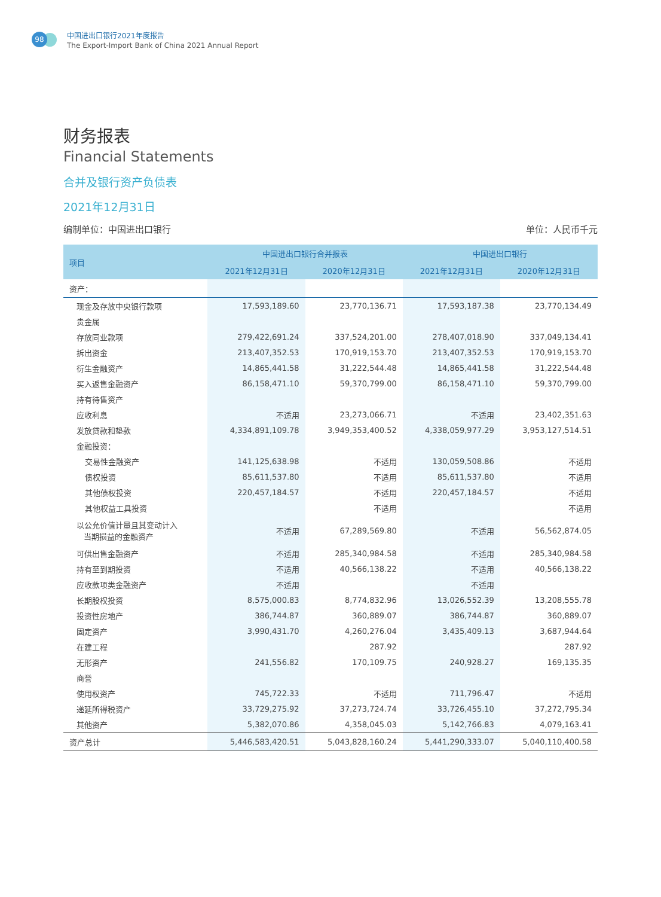98
中国进出口银行2021年度报告
The Export-Import Bank of China 2021 Annual Report
财务报表
Financial Statements
合并及银行资产负债表
2021年12月31日
编制单位：中国进出口银行 单位：人民币千元
| 项目 | 中国进出口银行合并报表 | | 中国进出口银行 | |
| --- | --- | --- | --- | --- |
| | 2021年12月31日 | 2020年12月31日 | 2021年12月31日 | 2020年12月31日 |
| 资产： | | | | |
| 现金及存放中央银行款项 | 17,593,189.60 | 23,770,136.71 | 17,593,187.38 | 23,770,134.49 |
| 贵金属 | | | | |
| 存放同业款项 | 279,422,691.24 | 337,524,201.00 | 278,407,018.90 | 337,049,134.41 |
| 拆出资金 | 213,407,352.53 | 170,919,153.70 | 213,407,352.53 | 170,919,153.70 |
| 衍生金融资产 | 14,865,441.58 | 31,222,544.48 | 14,865,441.58 | 31,222,544.48 |
| 买入返售金融资产 | 86,158,471.10 | 59,370,799.00 | 86,158,471.10 | 59,370,799.00 |
| 持有待售资产 | | | | |
| 应收利息 | 不适用 | 23,273,066.71 | 不适用 | 23,402,351.63 |
| 发放贷款和垫款 | 4,334,891,109.78 | 3,949,353,400.52 | 4,338,059,977.29 | 3,953,127,514.51 |
| 金融投资： | | | | |
| 交易性金融资产 | 141,125,638.98 | 不适用 | 130,059,508.86 | 不适用 |
| 债权投资 | 85,611,537.80 | 不适用 | 85,611,537.80 | 不适用 |
| 其他债权投资 | 220,457,184.57 | 不适用 | 220,457,184.57 | 不适用 |
| 其他权益工具投资 | | 不适用 | | 不适用 |
| 以公允价值计量且其变动计入 当期损益的金融资产 | 不适用 | 67,289,569.80 | 不适用 | 56,562,874.05 |
| 可供出售金融资产 | 不适用 | 285,340,984.58 | 不适用 | 285,340,984.58 |
| 持有至到期投资 | 不适用 | 40,566,138.22 | 不适用 | 40,566,138.22 |
| 应收款项类金融资产 | 不适用 | | 不适用 | |
| 长期股权投资 | 8,575,000.83 | 8,774,832.96 | 13,026,552.39 | 13,208,555.78 |
| 投资性房地产 | 386,744.87 | 360,889.07 | 386,744.87 | 360,889.07 |
| 固定资产 | 3,990,431.70 | 4,260,276.04 | 3,435,409.13 | 3,687,944.64 |
| 在建工程 | | 287.92 | | 287.92 |
| 无形资产 | 241,556.82 | 170,109.75 | 240,928.27 | 169,135.35 |
| 商誉 | | | | |
| 使用权资产 | 745,722.33 | 不适用 | 711,796.47 | 不适用 |
| 递延所得税资产 | 33,729,275.92 | 37,273,724.74 | 33,726,455.10 | 37,272,795.34 |
| 其他资产 | 5,382,070.86 | 4,358,045.03 | 5,142,766.83 | 4,079,163.41 |
| 资产总计 | 5,446,583,420.51 | 5,043,828,160.24 | 5,441,290,333.07 | 5,040,110,400.58 |